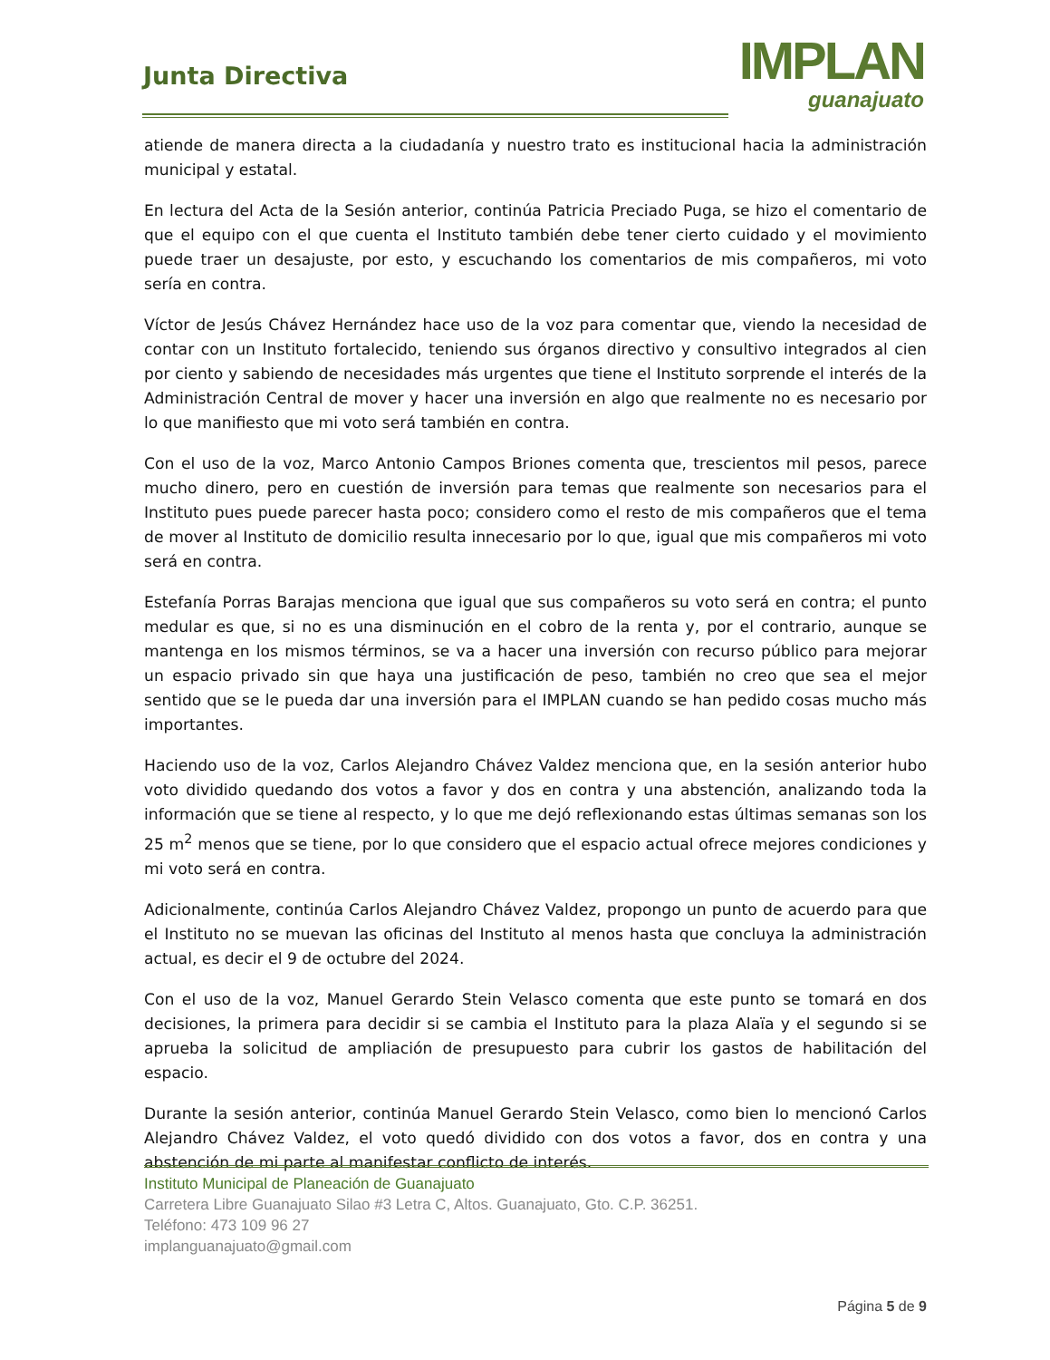Junta Directiva
IMPLAN
guanajuato
atiende de manera directa a la ciudadanía y nuestro trato es institucional hacia la administración municipal y estatal.
En lectura del Acta de la Sesión anterior, continúa Patricia Preciado Puga, se hizo el comentario de que el equipo con el que cuenta el Instituto también debe tener cierto cuidado y el movimiento puede traer un desajuste, por esto, y escuchando los comentarios de mis compañeros, mi voto sería en contra.
Víctor de Jesús Chávez Hernández hace uso de la voz para comentar que, viendo la necesidad de contar con un Instituto fortalecido, teniendo sus órganos directivo y consultivo integrados al cien por ciento y sabiendo de necesidades más urgentes que tiene el Instituto sorprende el interés de la Administración Central de mover y hacer una inversión en algo que realmente no es necesario por lo que manifiesto que mi voto será también en contra.
Con el uso de la voz, Marco Antonio Campos Briones comenta que, trescientos mil pesos, parece mucho dinero, pero en cuestión de inversión para temas que realmente son necesarios para el Instituto pues puede parecer hasta poco; considero como el resto de mis compañeros que el tema de mover al Instituto de domicilio resulta innecesario por lo que, igual que mis compañeros mi voto será en contra.
Estefanía Porras Barajas menciona que igual que sus compañeros su voto será en contra; el punto medular es que, si no es una disminución en el cobro de la renta y, por el contrario, aunque se mantenga en los mismos términos, se va a hacer una inversión con recurso público para mejorar un espacio privado sin que haya una justificación de peso, también no creo que sea el mejor sentido que se le pueda dar una inversión para el IMPLAN cuando se han pedido cosas mucho más importantes.
Haciendo uso de la voz, Carlos Alejandro Chávez Valdez menciona que, en la sesión anterior hubo voto dividido quedando dos votos a favor y dos en contra y una abstención, analizando toda la información que se tiene al respecto, y lo que me dejó reflexionando estas últimas semanas son los 25 m<sup>2</sup> menos que se tiene, por lo que considero que el espacio actual ofrece mejores condiciones y mi voto será en contra.
Adicionalmente, continúa Carlos Alejandro Chávez Valdez, propongo un punto de acuerdo para que el Instituto no se muevan las oficinas del Instituto al menos hasta que concluya la administración actual, es decir el 9 de octubre del 2024.
Con el uso de la voz, Manuel Gerardo Stein Velasco comenta que este punto se tomará en dos decisiones, la primera para decidir si se cambia el Instituto para la plaza Alaïa y el segundo si se aprueba la solicitud de ampliación de presupuesto para cubrir los gastos de habilitación del espacio.
Durante la sesión anterior, continúa Manuel Gerardo Stein Velasco, como bien lo mencionó Carlos Alejandro Chávez Valdez, el voto quedó dividido con dos votos a favor, dos en contra y una abstención de mi parte al manifestar conflicto de interés.
Instituto Municipal de Planeación de Guanajuato
Carretera Libre Guanajuato Silao #3 Letra C, Altos. Guanajuato, Gto. C.P. 36251.
Teléfono: 473 109 96 27
implanguanajuato@gmail.com
Página 5 de 9